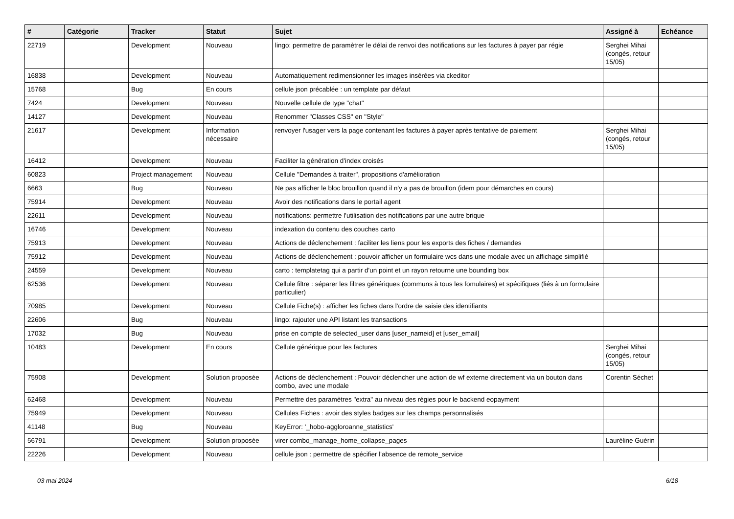| # | Catégorie | Tracker | Statut | Sujet | Assigné à | Echéance |
| --- | --- | --- | --- | --- | --- | --- |
| 22719 | | Development | Nouveau | lingo: permettre de paramètrer le délai de renvoi des notifications sur les factures à payer par régie | Serghei Mihai (congés, retour 15/05) | |
| 16838 | | Development | Nouveau | Automatiquement redimensionner les images insérées via ckeditor | | |
| 15768 | | Bug | En cours | cellule json précablée : un template par défaut | | |
| 7424 | | Development | Nouveau | Nouvelle cellule de type "chat" | | |
| 14127 | | Development | Nouveau | Renommer "Classes CSS" en "Style" | | |
| 21617 | | Development | Information nécessaire | renvoyer l'usager vers la page contenant les factures à payer après tentative de paiement | Serghei Mihai (congés, retour 15/05) | |
| 16412 | | Development | Nouveau | Faciliter la génération d'index croisés | | |
| 60823 | | Project management | Nouveau | Cellule "Demandes à traiter", propositions d'amélioration | | |
| 6663 | | Bug | Nouveau | Ne pas afficher le bloc brouillon quand il n'y a pas de brouillon (idem pour démarches en cours) | | |
| 75914 | | Development | Nouveau | Avoir des notifications dans le portail agent | | |
| 22611 | | Development | Nouveau | notifications: permettre l'utilisation des notifications par une autre brique | | |
| 16746 | | Development | Nouveau | indexation du contenu des couches carto | | |
| 75913 | | Development | Nouveau | Actions de déclenchement : faciliter les liens pour les exports des fiches / demandes | | |
| 75912 | | Development | Nouveau | Actions de déclenchement : pouvoir afficher un formulaire wcs dans une modale avec un affichage simplifié | | |
| 24559 | | Development | Nouveau | carto : templatetag qui a partir d'un point et un rayon retourne une bounding box | | |
| 62536 | | Development | Nouveau | Cellule filtre : séparer les filtres génériques (communs à tous les fomulaires) et spécifiques (liés à un formulaire particulier) | | |
| 70985 | | Development | Nouveau | Cellule Fiche(s) : afficher les fiches dans l'ordre de saisie des identifiants | | |
| 22606 | | Bug | Nouveau | lingo: rajouter une API listant les transactions | | |
| 17032 | | Bug | Nouveau | prise en compte de selected_user dans [user_nameid] et [user_email] | | |
| 10483 | | Development | En cours | Cellule générique pour les factures | Serghei Mihai (congés, retour 15/05) | |
| 75908 | | Development | Solution proposée | Actions de déclenchement : Pouvoir déclencher une action de wf externe directement via un bouton dans combo, avec une modale | Corentin Séchet | |
| 62468 | | Development | Nouveau | Permettre des paramètres "extra" au niveau des régies pour le backend eopayment | | |
| 75949 | | Development | Nouveau | Cellules Fiches : avoir des styles badges sur les champs personnalisés | | |
| 41148 | | Bug | Nouveau | KeyError: '_hobo-aggloroanne_statistics' | | |
| 56791 | | Development | Solution proposée | virer combo_manage_home_collapse_pages | Lauréline Guérin | |
| 22226 | | Development | Nouveau | cellule json : permettre de spécifier l'absence de remote_service | | |
03 mai 2024 6/18